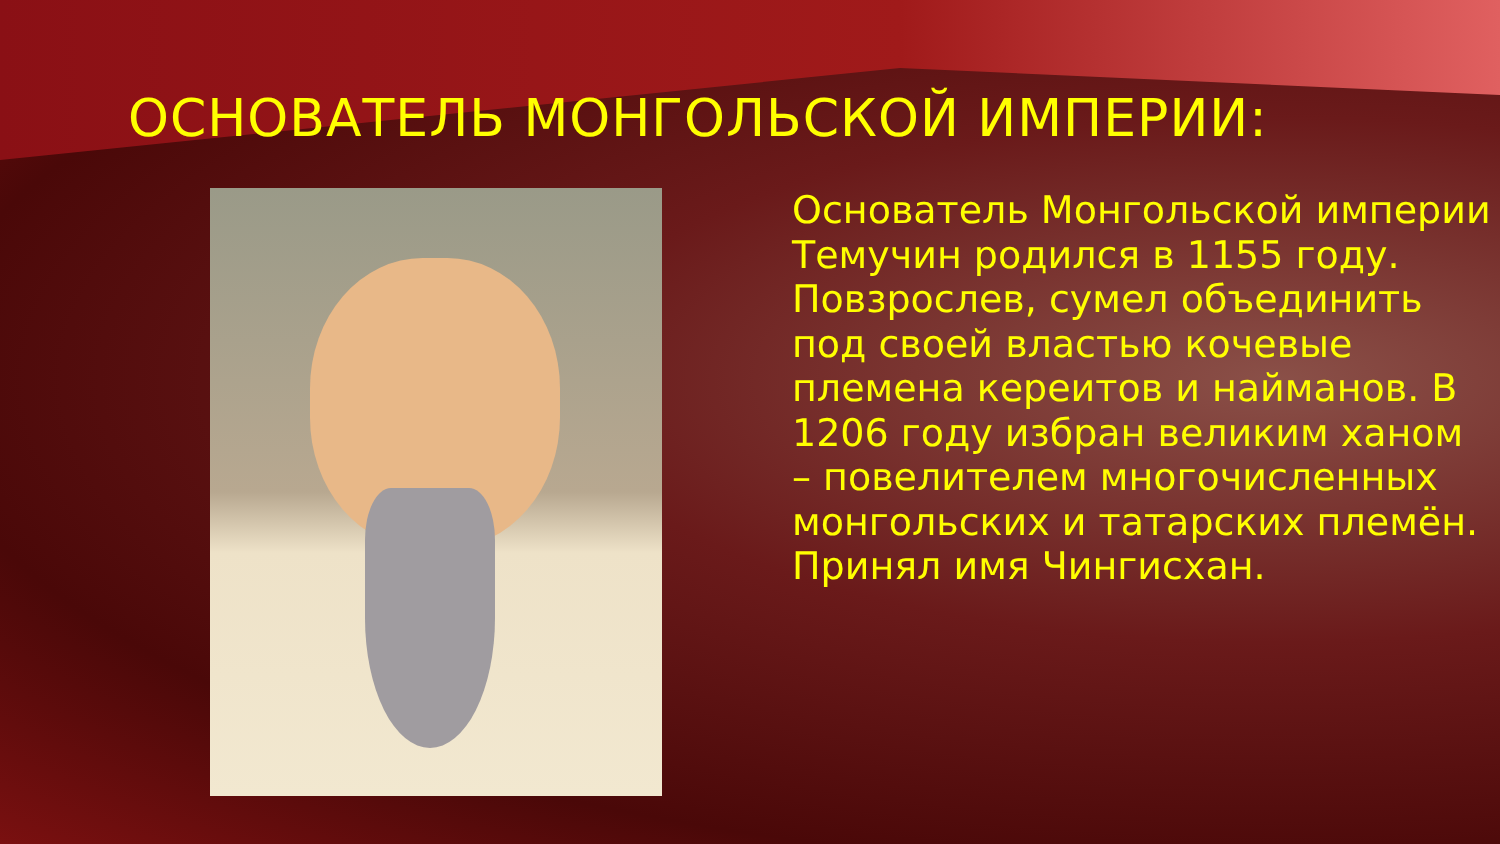ОСНОВАТЕЛЬ МОНГОЛЬСКОЙ ИМПЕРИИ:
Основатель Монгольской империи Темучин родился в 1155 году. Повзрослев, сумел объединить под своей властью кочевые племена кереитов и найманов. В 1206 году избран великим ханом – повелителем многочисленных монгольских и татарских племён. Принял имя Чингисхан.